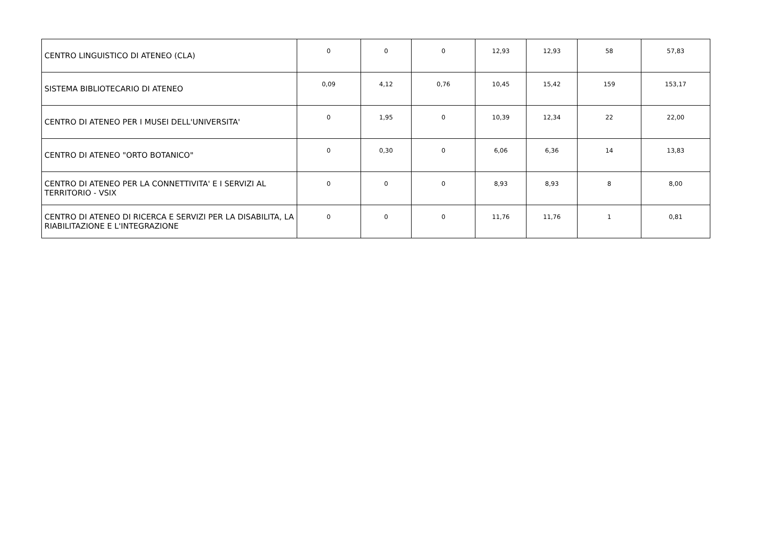| CENTRO LINGUISTICO DI ATENEO (CLA) | 0 | 0 | 0 | 12,93 | 12,93 | 58 | 57,83 |
| SISTEMA BIBLIOTECARIO DI ATENEO | 0,09 | 4,12 | 0,76 | 10,45 | 15,42 | 159 | 153,17 |
| CENTRO DI ATENEO PER I MUSEI DELL'UNIVERSITA' | 0 | 1,95 | 0 | 10,39 | 12,34 | 22 | 22,00 |
| CENTRO DI ATENEO "ORTO BOTANICO" | 0 | 0,30 | 0 | 6,06 | 6,36 | 14 | 13,83 |
| CENTRO DI ATENEO PER LA CONNETTIVITA' E I SERVIZI AL TERRITORIO - VSIX | 0 | 0 | 0 | 8,93 | 8,93 | 8 | 8,00 |
| CENTRO DI ATENEO DI RICERCA E SERVIZI PER LA DISABILITA, LA RIABILITAZIONE E L'INTEGRAZIONE | 0 | 0 | 0 | 11,76 | 11,76 | 1 | 0,81 |